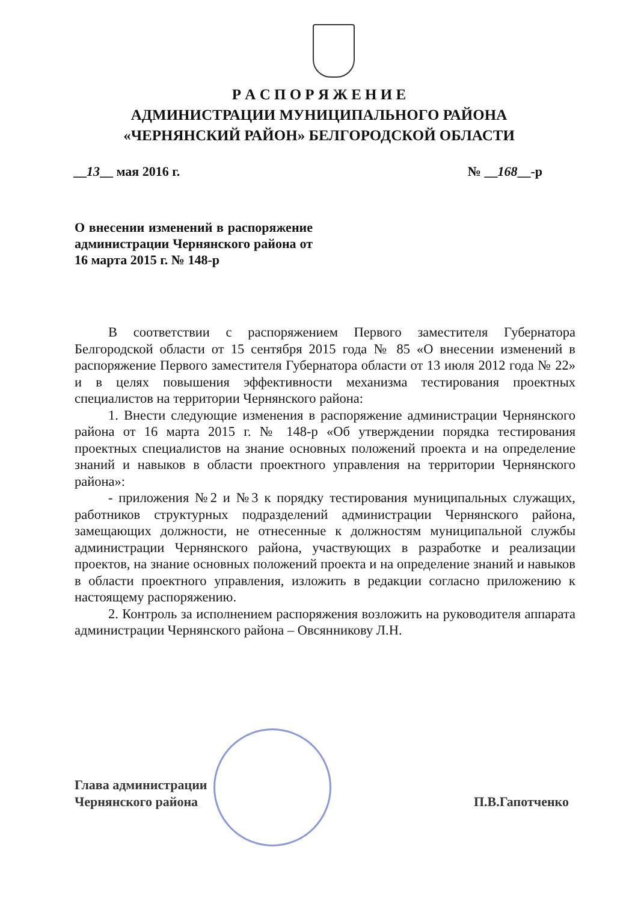Р А С П О Р Я Ж Е Н И Е
АДМИНИСТРАЦИИ МУНИЦИПАЛЬНОГО РАЙОНА
«ЧЕРНЯНСКИЙ РАЙОН» БЕЛГОРОДСКОЙ ОБЛАСТИ
__13__ мая 2016 г. № __168__-р
О внесении изменений в распоряжение администрации Чернянского района от 16 марта 2015 г. № 148-р
В соответствии с распоряжением Первого заместителя Губернатора Белгородской области от 15 сентября 2015 года № 85 «О внесении изменений в распоряжение Первого заместителя Губернатора области от 13 июля 2012 года № 22» и в целях повышения эффективности механизма тестирования проектных специалистов на территории Чернянского района:
1. Внести следующие изменения в распоряжение администрации Чернянского района от 16 марта 2015 г. № 148-р «Об утверждении порядка тестирования проектных специалистов на знание основных положений проекта и на определение знаний и навыков в области проектного управления на территории Чернянского района»:
- приложения №2 и №3 к порядку тестирования муниципальных служащих, работников структурных подразделений администрации Чернянского района, замещающих должности, не отнесенные к должностям муниципальной службы администрации Чернянского района, участвующих в разработке и реализации проектов, на знание основных положений проекта и на определение знаний и навыков в области проектного управления, изложить в редакции согласно приложению к настоящему распоряжению.
2. Контроль за исполнением распоряжения возложить на руководителя аппарата администрации Чернянского района – Овсянникову Л.Н.
Глава администрации
Чернянского района П.В.Гапотченко